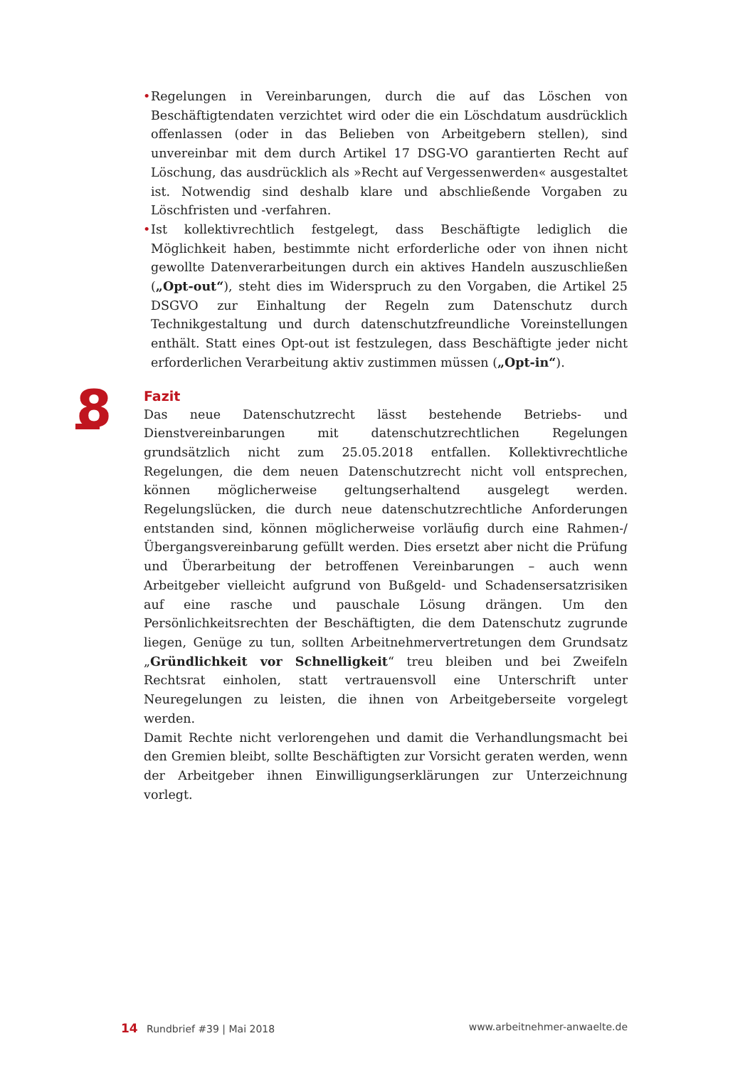• Regelungen in Vereinbarungen, durch die auf das Löschen von Beschäftigtendaten verzichtet wird oder die ein Löschdatum ausdrücklich offenlassen (oder in das Belieben von Arbeitgebern stellen), sind unvereinbar mit dem durch Artikel 17 DSG-VO garantierten Recht auf Löschung, das ausdrücklich als »Recht auf Vergessenwerden« ausgestaltet ist. Notwendig sind deshalb klare und abschließende Vorgaben zu Löschfristen und -verfahren.
• Ist kollektivrechtlich festgelegt, dass Beschäftigte lediglich die Möglichkeit haben, bestimmte nicht erforderliche oder von ihnen nicht gewollte Datenverarbeitungen durch ein aktives Handeln auszuschließen („Opt-out“), steht dies im Widerspruch zu den Vorgaben, die Artikel 25 DSGVO zur Einhaltung der Regeln zum Datenschutz durch Technikgestaltung und durch datenschutzfreundliche Voreinstellungen enthält. Statt eines Opt-out ist festzulegen, dass Beschäftigte jeder nicht erforderlichen Verarbeitung aktiv zustimmen müssen („Opt-in“).
8
Fazit
Das neue Datenschutzrecht lässt bestehende Betriebs- und Dienstvereinbarungen mit datenschutzrechtlichen Regelungen grundsätzlich nicht zum 25.05.2018 entfallen. Kollektivrechtliche Regelungen, die dem neuen Datenschutzrecht nicht voll entsprechen, können möglicherweise geltungserhaltend ausgelegt werden. Regelungslücken, die durch neue datenschutzrechtliche Anforderungen entstanden sind, können möglicherweise vorläufig durch eine Rahmen-/Übergangsvereinbarung gefüllt werden. Dies ersetzt aber nicht die Prüfung und Überarbeitung der betroffenen Vereinbarungen – auch wenn Arbeitgeber vielleicht aufgrund von Bußgeld- und Schadensersatzrisiken auf eine rasche und pauschale Lösung drängen. Um den Persönlichkeitsrechten der Beschäftigten, die dem Datenschutz zugrunde liegen, Genüge zu tun, sollten Arbeitnehmervertretungen dem Grundsatz „Gründlichkeit vor Schnelligkeit“ treu bleiben und bei Zweifeln Rechtsrat einholen, statt vertrauensvoll eine Unterschrift unter Neuregelungen zu leisten, die ihnen von Arbeitgeberseite vorgelegt werden.
Damit Rechte nicht verlorengehen und damit die Verhandlungsmacht bei den Gremien bleibt, sollte Beschäftigten zur Vorsicht geraten werden, wenn der Arbeitgeber ihnen Einwilligungserklärungen zur Unterzeichnung vorlegt.
14 Rundbrief #39 | Mai 2018 www.arbeitnehmer-anwaelte.de